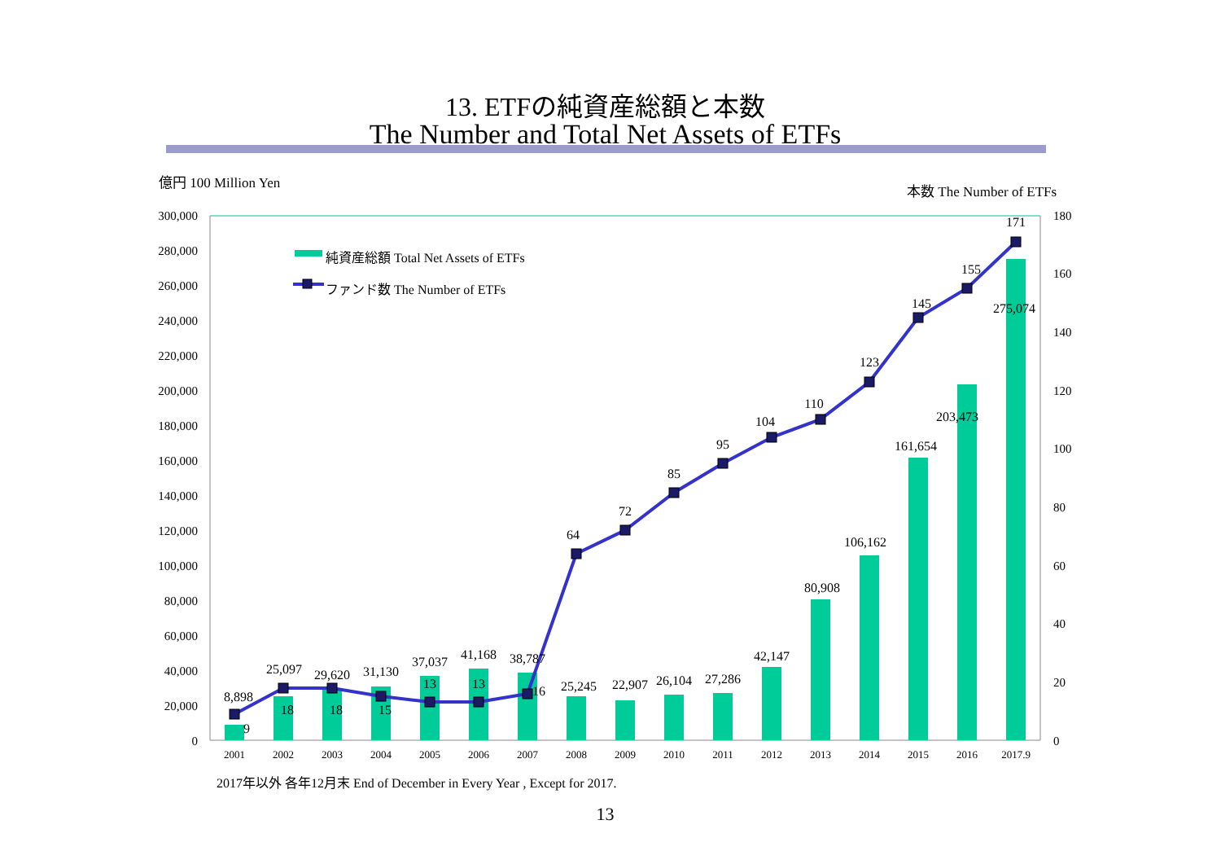13. ETFの純資産総額と本数
The Number and Total Net Assets of ETFs
億円 100 Million Yen
本数 The Number of ETFs
300,000
280,000
260,000
240,000
220,000
200,000
180,000
160,000
140,000
120,000
100,000
80,000
60,000
40,000
20,000
0
180
160
140
120
100
80
60
40
20
0
純資産総額 Total Net Assets of ETFs
ファンド数 The Number of ETFs
8,898
25,097
29,620
31,130
37,037
41,168
38,787
25,245
22,907
26,104
27,286
42,147
80,908
106,162
161,654
203,473
275,074
9
18
18
15
13
13
16
64
72
85
95
104
110
123
145
155
171
2001
2002
2003
2004
2005
2006
2007
2008
2009
2010
2011
2012
2013
2014
2015
2016
2017.9
2017年以外 各年12月末 End of December in Every Year , Except for 2017.
13